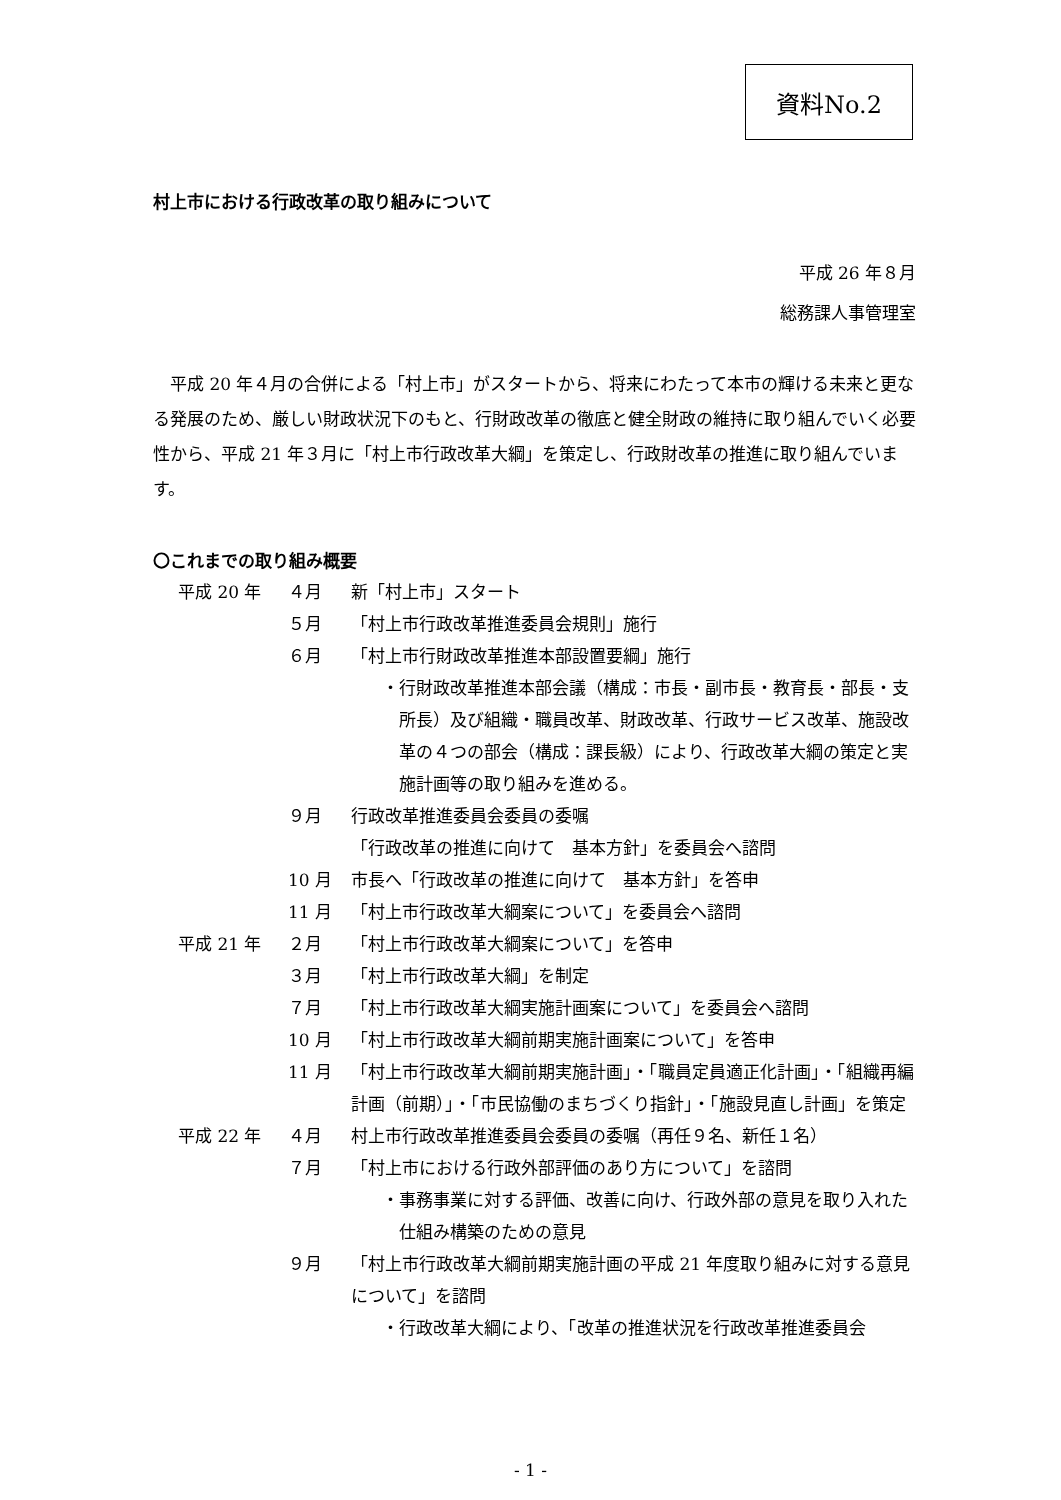資料No.2
村上市における行政改革の取り組みについて
平成 26 年８月
総務課人事管理室
平成 20 年４月の合併による「村上市」がスタートから、将来にわたって本市の輝ける未来と更なる発展のため、厳しい財政状況下のもと、行財政改革の徹底と健全財政の維持に取り組んでいく必要性から、平成 21 年３月に「村上市行政改革大綱」を策定し、行政財改革の推進に取り組んでいます。
〇これまでの取り組み概要
平成 20 年 ４月 新「村上市」スタート
５月 「村上市行政改革推進委員会規則」施行
６月 「村上市行財政改革推進本部設置要綱」施行
・行財政改革推進本部会議（構成：市長・副市長・教育長・部長・支所長）及び組織・職員改革、財政改革、行政サービス改革、施設改革の４つの部会（構成：課長級）により、行政改革大綱の策定と実施計画等の取り組みを進める。
９月 行政改革推進委員会委員の委嘱
「行政改革の推進に向けて　基本方針」を委員会へ諮問
10 月 市長へ「行政改革の推進に向けて　基本方針」を答申
11 月 「村上市行政改革大綱案について」を委員会へ諮問
平成 21 年 ２月 「村上市行政改革大綱案について」を答申
３月 「村上市行政改革大綱」を制定
７月 「村上市行政改革大綱実施計画案について」を委員会へ諮問
10 月 「村上市行政改革大綱前期実施計画案について」を答申
11 月 「村上市行政改革大綱前期実施計画」・「職員定員適正化計画」・「組織再編計画（前期）」・「市民協働のまちづくり指針」・「施設見直し計画」を策定
平成 22 年 ４月 村上市行政改革推進委員会委員の委嘱（再任９名、新任１名）
７月 「村上市における行政外部評価のあり方について」を諮問
・事務事業に対する評価、改善に向け、行政外部の意見を取り入れた仕組み構築のための意見
９月 「村上市行政改革大綱前期実施計画の平成 21 年度取り組みに対する意見について」を諮問
・行政改革大綱により、「改革の推進状況を行政改革推進委員会
- 1 -